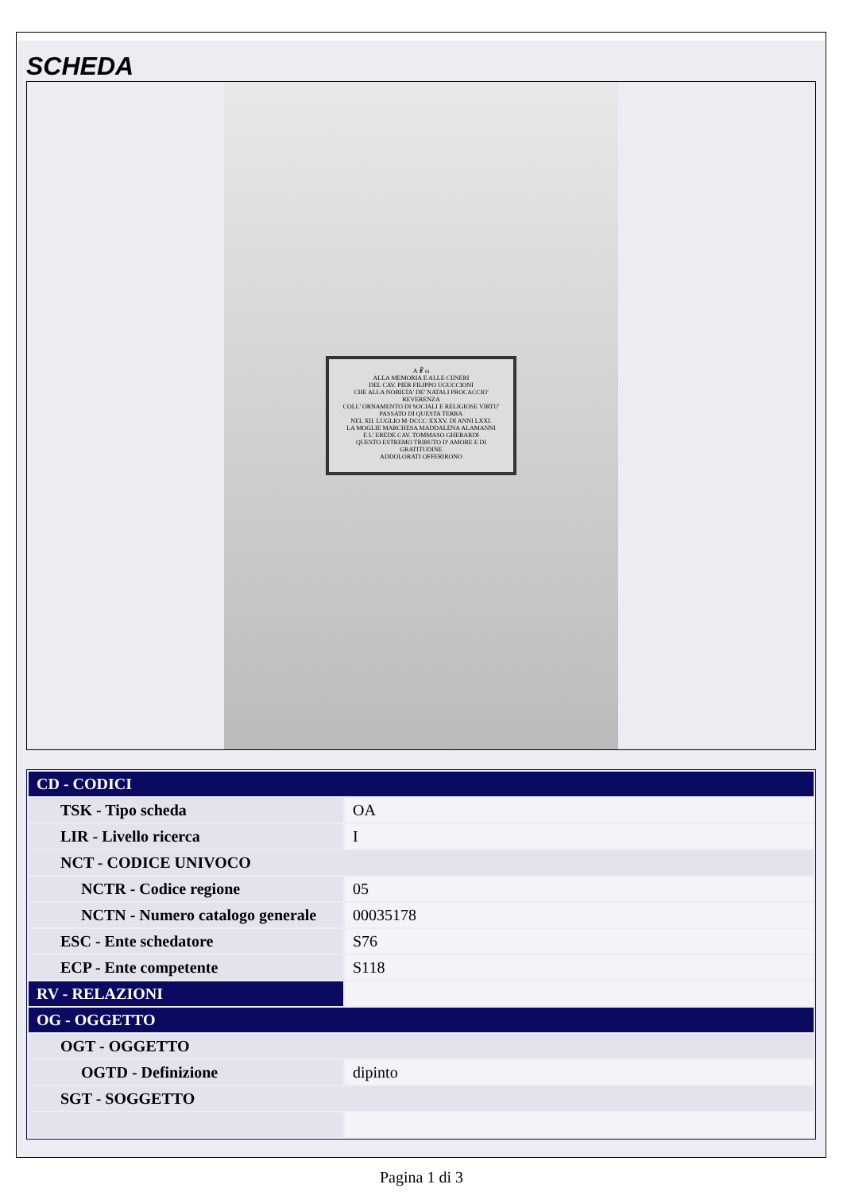SCHEDA
A ☧ ω
ALLA MEMORIA E ALLE CENERI
DEL CAV. PIER FILIPPO UGUCCIONI
CHE ALLA NOBILTA' DE' NATALI PROCACCIO' REVERENZA
COLL' ORNAMENTO DI SOCIALI E RELIGIOSE VIRTU'
PASSATO DI QUESTA TERRA
NEL XII. LUGLIO M·DCCC·XXXV. DI ANNI LXXI.
LA MOGLIE MARCHESA MADDALENA ALAMANNI
E L' EREDE CAV. TOMMASO GHERARDI
QUESTO ESTREMO TRIBUTO D' AMORE E DI GRATITUDINE
ADDOLORATI OFFERIRONO
| CD - CODICI | |
| TSK - Tipo scheda | OA |
| LIR - Livello ricerca | I |
| NCT - CODICE UNIVOCO | |
| NCTR - Codice regione | 05 |
| NCTN - Numero catalogo generale | 00035178 |
| ESC - Ente schedatore | S76 |
| ECP - Ente competente | S118 |
| RV - RELAZIONI | |
| OG - OGGETTO | |
| OGT - OGGETTO | |
| OGTD - Definizione | dipinto |
| SGT - SOGGETTO | |
Pagina 1 di 3